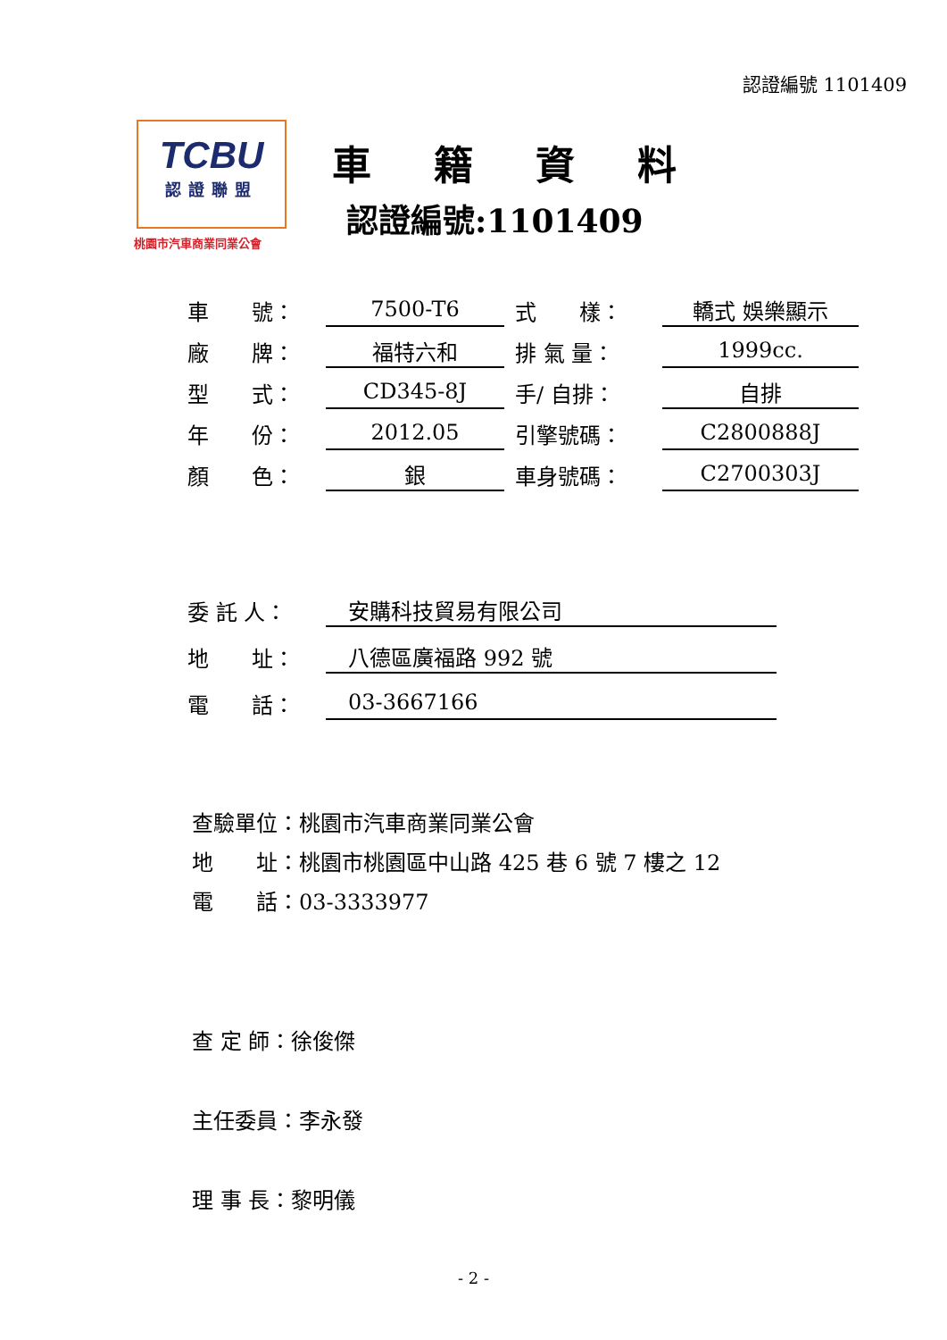認證編號 1101409
TCBU
認證聯盟
桃園市汽車商業同業公會
車籍資料
認證編號:1101409
| 車 號： | 7500-T6 | 式 樣： | 轎式 娛樂顯示 |
| 廠 牌： | 福特六和 | 排 氣 量： | 1999cc. |
| 型 式： | CD345-8J | 手/ 自排： | 自排 |
| 年 份： | 2012.05 | 引擎號碼： | C2800888J |
| 顏 色： | 銀 | 車身號碼： | C2700303J |
| 委 託 人： | 安購科技貿易有限公司 |
| 地 址： | 八德區廣福路 992 號 |
| 電 話： | 03-3667166 |
查驗單位：桃園市汽車商業同業公會
地　　址：桃園市桃園區中山路 425 巷 6 號 7 樓之 12
電　　話：03-3333977
查 定 師：徐俊傑
主任委員：李永發
理 事 長：黎明儀
- 2 -